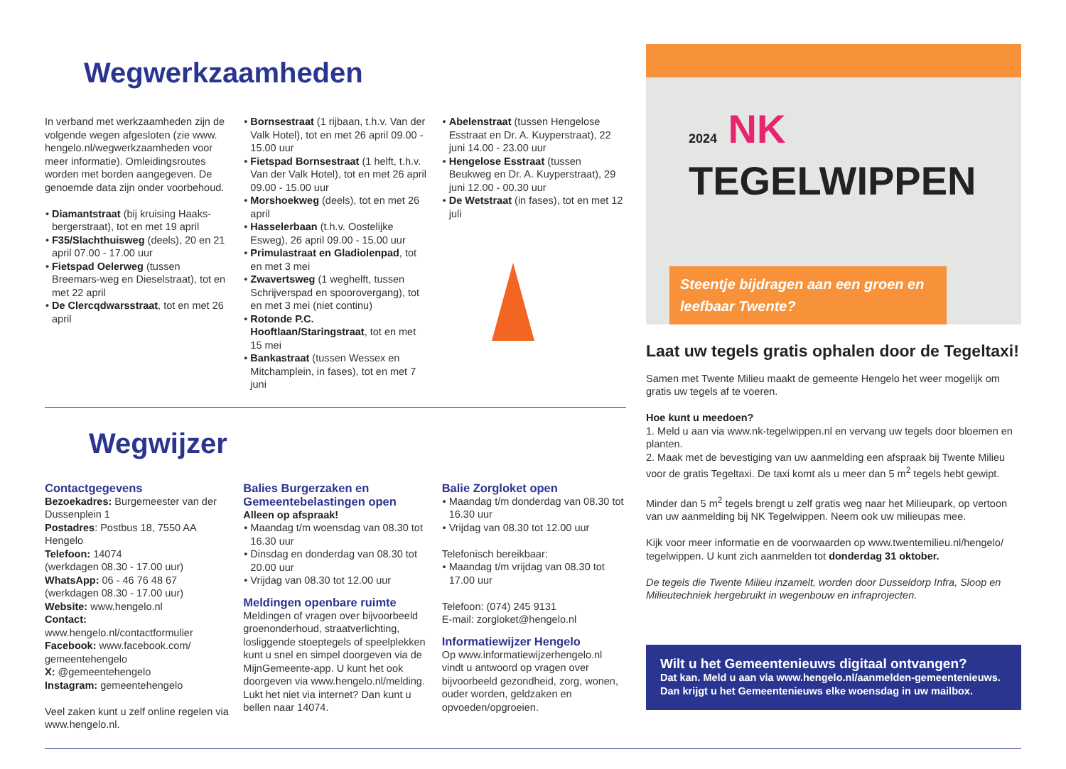Wegwerkzaamheden
In verband met werkzaamheden zijn de volgende wegen afgesloten (zie www. hengelo.nl/wegwerkzaamheden voor meer informatie). Omleidingsroutes worden met borden aangegeven. De genoemde data zijn onder voorbehoud.
Diamantstraat (bij kruising Haaks-bergerstraat), tot en met 19 april
F35/Slachthuisweg (deels), 20 en 21 april 07.00 - 17.00 uur
Fietspad Oelerweg (tussen Breemars-weg en Dieselstraat), tot en met 22 april
De Clercqdwarsstraat, tot en met 26 april
Bornsestraat (1 rijbaan, t.h.v. Van der Valk Hotel), tot en met 26 april 09.00 - 15.00 uur
Fietspad Bornsestraat (1 helft, t.h.v. Van der Valk Hotel), tot en met 26 april 09.00 - 15.00 uur
Morshoekweg (deels), tot en met 26 april
Hasselerbaan (t.h.v. Oostelijke Esweg), 26 april 09.00 - 15.00 uur
Primulastraat en Gladiolenpad, tot en met 3 mei
Zwavertsweg (1 weghelft, tussen Schrijverspad en spoorovergang), tot en met 3 mei (niet continu)
Rotonde P.C. Hooftlaan/Staringstraat, tot en met 15 mei
Bankastraat (tussen Wessex en Mitchamplein, in fases), tot en met 7 juni
Abelenstraat (tussen Hengelose Esstraat en Dr. A. Kuyperstraat), 22 juni 14.00 - 23.00 uur
Hengelose Esstraat (tussen Beukweg en Dr. A. Kuyperstraat), 29 juni 12.00 - 00.30 uur
De Wetstraat (in fases), tot en met 12 juli
Wegwijzer
Contactgegevens
Bezoekadres: Burgemeester van der Dussenplein 1
Postadres: Postbus 18, 7550 AA Hengelo
Telefoon: 14074
(werkdagen 08.30 - 17.00 uur)
WhatsApp: 06 - 46 76 48 67
(werkdagen 08.30 - 17.00 uur)
Website: www.hengelo.nl
Contact: www.hengelo.nl/contactformulier
Facebook: www.facebook.com/ gemeentehengelo
X: @gemeentehengelo
Instagram: gemeentehengelo
Veel zaken kunt u zelf online regelen via www.hengelo.nl.
Balies Burgerzaken en Gemeentebelastingen open
Alleen op afspraak!
Maandag t/m woensdag van 08.30 tot 16.30 uur
Dinsdag en donderdag van 08.30 tot 20.00 uur
Vrijdag van 08.30 tot 12.00 uur
Meldingen openbare ruimte
Meldingen of vragen over bijvoorbeeld groenonderhoud, straatverlichting, losliggende stoeptegels of speelplekken kunt u snel en simpel doorgeven via de MijnGemeente-app. U kunt het ook doorgeven via www.hengelo.nl/melding. Lukt het niet via internet? Dan kunt u bellen naar 14074.
Balie Zorgloket open
Maandag t/m donderdag van 08.30 tot 16.30 uur
Vrijdag van 08.30 tot 12.00 uur
Telefonisch bereikbaar:
Maandag t/m vrijdag van 08.30 tot 17.00 uur
Telefoon: (074) 245 9131
E-mail: zorgloket@hengelo.nl
Informatiewijzer Hengelo
Op www.informatiewijzerhengelo.nl vindt u antwoord op vragen over bijvoorbeeld gezondheid, zorg, wonen, ouder worden, geldzaken en opvoeden/opgroeien.
2024 NK
TEGELWIPPEN
Steentje bijdragen aan een groen en leefbaar Twente?
Laat uw tegels gratis ophalen door de Tegeltaxi!
Samen met Twente Milieu maakt de gemeente Hengelo het weer mogelijk om gratis uw tegels af te voeren.
Hoe kunt u meedoen?
1. Meld u aan via www.nk-tegelwippen.nl en vervang uw tegels door bloemen en planten.
2. Maak met de bevestiging van uw aanmelding een afspraak bij Twente Milieu voor de gratis Tegeltaxi. De taxi komt als u meer dan 5 m<sup>2</sup> tegels hebt gewipt.
Minder dan 5 m<sup>2</sup> tegels brengt u zelf gratis weg naar het Milieupark, op vertoon van uw aanmelding bij NK Tegelwippen. Neem ook uw milieupas mee.
Kijk voor meer informatie en de voorwaarden op www.twentemilieu.nl/hengelo/ tegelwippen. U kunt zich aanmelden tot donderdag 31 oktober.
De tegels die Twente Milieu inzamelt, worden door Dusseldorp Infra, Sloop en Milieutechniek hergebruikt in wegenbouw en infraprojecten.
Wilt u het Gemeentenieuws digitaal ontvangen?
Dat kan. Meld u aan via www.hengelo.nl/aanmelden-gemeentenieuws. Dan krijgt u het Gemeentenieuws elke woensdag in uw mailbox.